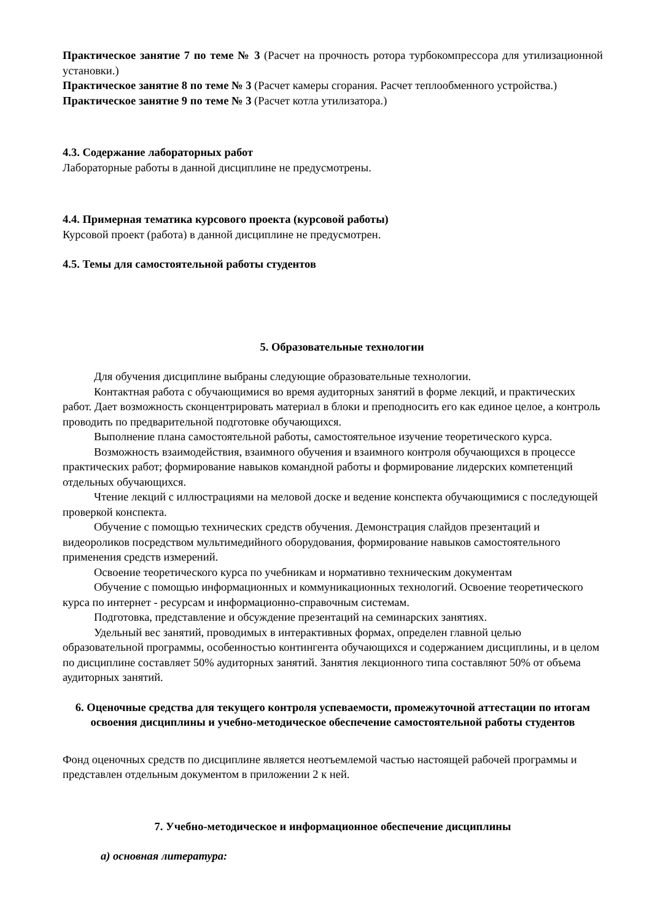Практическое занятие 7 по теме № 3 (Расчет на прочность ротора турбокомпрессора для утилизационной установки.)
Практическое занятие 8 по теме № 3 (Расчет камеры сгорания. Расчет теплообменного устройства.)
Практическое занятие 9 по теме № 3 (Расчет котла утилизатора.)
4.3. Содержание лабораторных работ
Лабораторные работы в данной дисциплине не предусмотрены.
4.4. Примерная тематика курсового проекта (курсовой работы)
Курсовой проект (работа) в данной дисциплине не предусмотрен.
4.5. Темы для самостоятельной работы студентов
5. Образовательные технологии
Для обучения дисциплине выбраны следующие образовательные технологии.
Контактная работа с обучающимися во время аудиторных занятий в форме лекций, и практических работ. Дает возможность сконцентрировать материал в блоки и преподносить его как единое целое, а контроль проводить по предварительной подготовке обучающихся.
Выполнение плана самостоятельной работы, самостоятельное изучение теоретического курса.
Возможность взаимодействия, взаимного обучения и взаимного контроля обучающихся в процессе практических работ; формирование навыков командной работы и формирование лидерских компетенций отдельных обучающихся.
Чтение лекций с иллюстрациями на меловой доске и ведение конспекта обучающимися с последующей проверкой конспекта.
Обучение с помощью технических средств обучения. Демонстрация слайдов презентаций и видеороликов посредством мультимедийного оборудования, формирование навыков самостоятельного применения средств измерений.
Освоение теоретического курса по учебникам и нормативно техническим документам
Обучение с помощью информационных и коммуникационных технологий. Освоение теоретического курса по интернет - ресурсам и информационно-справочным системам.
Подготовка, представление и обсуждение презентаций на семинарских занятиях.
Удельный вес занятий, проводимых в интерактивных формах, определен главной целью образовательной программы, особенностью контингента обучающихся и содержанием дисциплины, и в целом по дисциплине составляет 50% аудиторных занятий. Занятия лекционного типа составляют 50% от объема аудиторных занятий.
6. Оценочные средства для текущего контроля успеваемости, промежуточной аттестации по итогам освоения дисциплины и учебно-методическое обеспечение самостоятельной работы студентов
Фонд оценочных средств по дисциплине является неотъемлемой частью настоящей рабочей программы и представлен отдельным документом в приложении 2 к ней.
7. Учебно-методическое и информационное обеспечение дисциплины
а) основная литература: